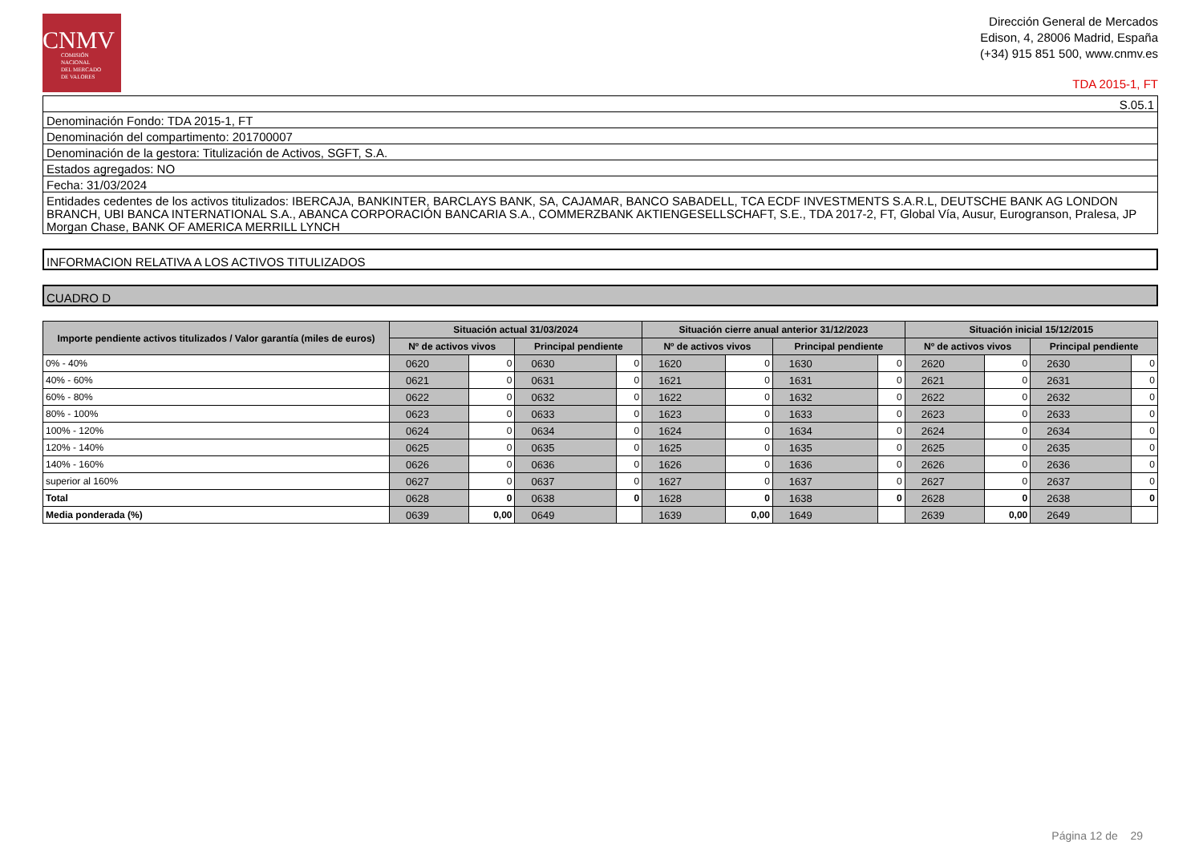CNMV
COMISIÓN
NACIONAL
DEL MERCADO
DE VALORES
Dirección General de Mercados
Edison, 4, 28006 Madrid, España
(+34) 915 851 500, www.cnmv.es
TDA 2015-1, FT
S.05.1
Denominación Fondo: TDA 2015-1, FT
Denominación del compartimento: 201700007
Denominación de la gestora: Titulización de Activos, SGFT, S.A.
Estados agregados: NO
Fecha: 31/03/2024
Entidades cedentes de los activos titulizados: IBERCAJA, BANKINTER, BARCLAYS BANK, SA, CAJAMAR, BANCO SABADELL, TCA ECDF INVESTMENTS S.A.R.L, DEUTSCHE BANK AG LONDON BRANCH, UBI BANCA INTERNATIONAL S.A., ABANCA CORPORACIÓN BANCARIA S.A., COMMERZBANK AKTIENGESELLSCHAFT, S.E., TDA 2017-2, FT, Global Vía, Ausur, Eurogranson, Pralesa, JP Morgan Chase, BANK OF AMERICA MERRILL LYNCH
INFORMACION RELATIVA A LOS ACTIVOS TITULIZADOS
CUADRO D
| Importe pendiente activos titulizados / Valor garantía (miles de euros) | Situación actual 31/03/2024 | | | | Situación cierre anual anterior 31/12/2023 | | | | Situación inicial 15/12/2015 | | | |
| --- | --- | --- | --- | --- | --- | --- | --- | --- | --- | --- | --- | --- |
| | Nº de activos vivos | | Principal pendiente | | Nº de activos vivos | | Principal pendiente | | Nº de activos vivos | | Principal pendiente | |
| 0% - 40% | 0620 | 0 | 0630 | 0 | 1620 | 0 | 1630 | 0 | 2620 | 0 | 2630 | 0 |
| 40% - 60% | 0621 | 0 | 0631 | 0 | 1621 | 0 | 1631 | 0 | 2621 | 0 | 2631 | 0 |
| 60% - 80% | 0622 | 0 | 0632 | 0 | 1622 | 0 | 1632 | 0 | 2622 | 0 | 2632 | 0 |
| 80% - 100% | 0623 | 0 | 0633 | 0 | 1623 | 0 | 1633 | 0 | 2623 | 0 | 2633 | 0 |
| 100% - 120% | 0624 | 0 | 0634 | 0 | 1624 | 0 | 1634 | 0 | 2624 | 0 | 2634 | 0 |
| 120% - 140% | 0625 | 0 | 0635 | 0 | 1625 | 0 | 1635 | 0 | 2625 | 0 | 2635 | 0 |
| 140% - 160% | 0626 | 0 | 0636 | 0 | 1626 | 0 | 1636 | 0 | 2626 | 0 | 2636 | 0 |
| superior al 160% | 0627 | 0 | 0637 | 0 | 1627 | 0 | 1637 | 0 | 2627 | 0 | 2637 | 0 |
| Total | 0628 | 0 | 0638 | 0 | 1628 | 0 | 1638 | 0 | 2628 | 0 | 2638 | 0 |
| Media ponderada (%) | 0639 | 0,00 | 0649 | | 1639 | 0,00 | 1649 | | 2639 | 0,00 | 2649 | |
Página 12 de 29